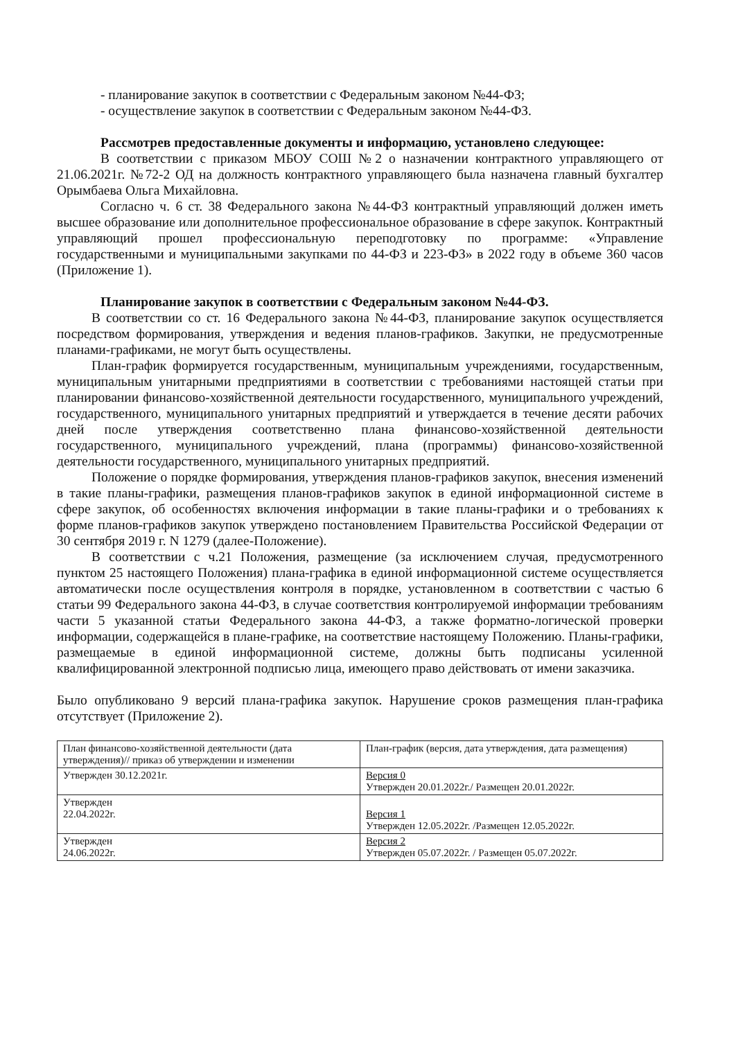- планирование закупок в соответствии с Федеральным законом №44-ФЗ;
- осуществление закупок в соответствии с Федеральным законом №44-ФЗ.
Рассмотрев предоставленные документы и информацию, установлено следующее:
В соответствии с приказом МБОУ СОШ №2 о назначении контрактного управляющего от 21.06.2021г. №72-2 ОД на должность контрактного управляющего была назначена главный бухгалтер Орымбаева Ольга Михайловна.
Согласно ч. 6 ст. 38 Федерального закона №44-ФЗ контрактный управляющий должен иметь высшее образование или дополнительное профессиональное образование в сфере закупок. Контрактный управляющий прошел профессиональную переподготовку по программе: «Управление государственными и муниципальными закупками по 44-ФЗ и 223-ФЗ» в 2022 году в объеме 360 часов (Приложение 1).
Планирование закупок в соответствии с Федеральным законом №44-ФЗ.
В соответствии со ст. 16 Федерального закона №44-ФЗ, планирование закупок осуществляется посредством формирования, утверждения и ведения планов-графиков. Закупки, не предусмотренные планами-графиками, не могут быть осуществлены.
План-график формируется государственным, муниципальным учреждениями, государственным, муниципальным унитарными предприятиями в соответствии с требованиями настоящей статьи при планировании финансово-хозяйственной деятельности государственного, муниципального учреждений, государственного, муниципального унитарных предприятий и утверждается в течение десяти рабочих дней после утверждения соответственно плана финансово-хозяйственной деятельности государственного, муниципального учреждений, плана (программы) финансово-хозяйственной деятельности государственного, муниципального унитарных предприятий.
Положение о порядке формирования, утверждения планов-графиков закупок, внесения изменений в такие планы-графики, размещения планов-графиков закупок в единой информационной системе в сфере закупок, об особенностях включения информации в такие планы-графики и о требованиях к форме планов-графиков закупок утверждено постановлением Правительства Российской Федерации от 30 сентября 2019 г. N 1279 (далее-Положение).
В соответствии с ч.21 Положения, размещение (за исключением случая, предусмотренного пунктом 25 настоящего Положения) плана-графика в единой информационной системе осуществляется автоматически после осуществления контроля в порядке, установленном в соответствии с частью 6 статьи 99 Федерального закона 44-ФЗ, в случае соответствия контролируемой информации требованиям части 5 указанной статьи Федерального закона 44-ФЗ, а также форматно-логической проверки информации, содержащейся в плане-графике, на соответствие настоящему Положению. Планы-графики, размещаемые в единой информационной системе, должны быть подписаны усиленной квалифицированной электронной подписью лица, имеющего право действовать от имени заказчика.
Было опубликовано 9 версий плана-графика закупок. Нарушение сроков размещения план-графика отсутствует (Приложение 2).
| План финансово-хозяйственной деятельности (дата утверждения)// приказ об утверждении и изменении | План-график (версия, дата утверждения, дата размещения) |
| Утвержден 30.12.2021г. | Версия 0 Утвержден 20.01.2022г./ Размещен 20.01.2022г. |
| Утвержден 22.04.2022г. | Версия 1 Утвержден 12.05.2022г. /Размещен 12.05.2022г. |
| Утвержден 24.06.2022г. | Версия 2 Утвержден 05.07.2022г. / Размещен 05.07.2022г. |